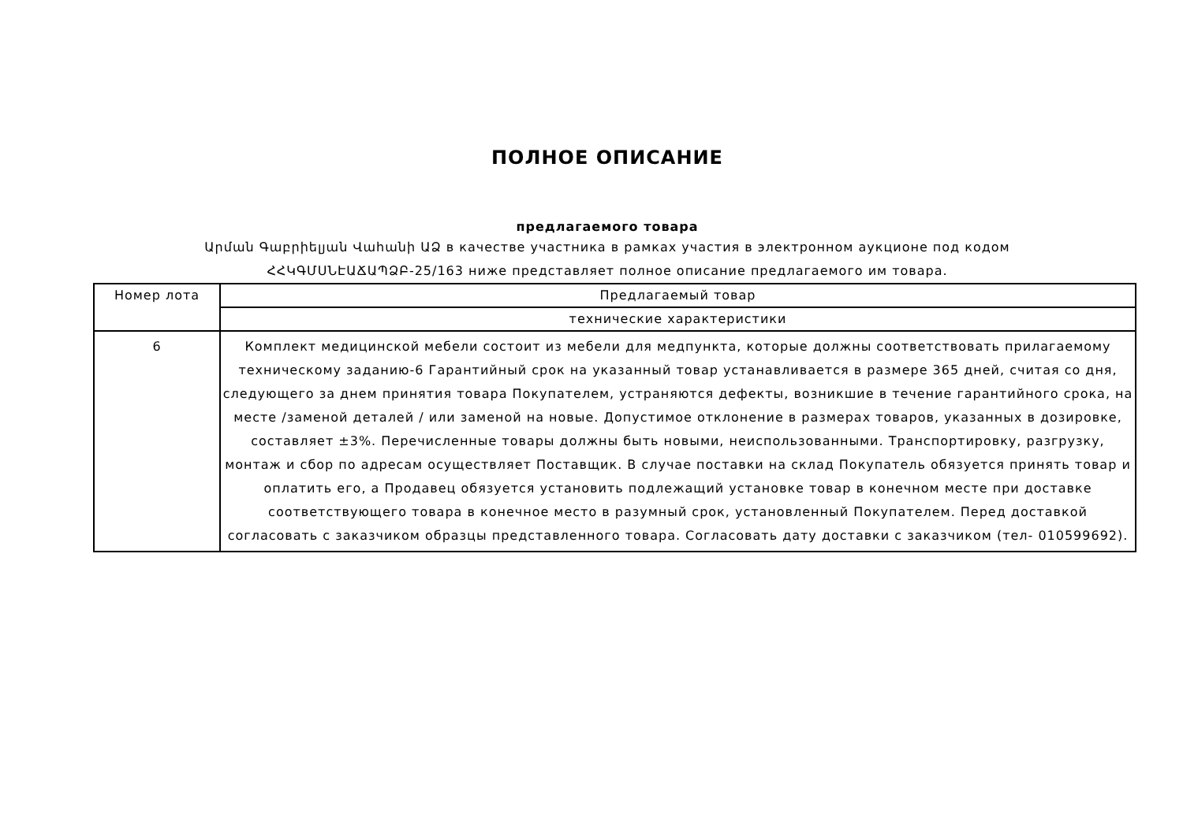ПОЛНОЕ ОПИСАНИЕ
предлагаемого товара
Արման Գաբրիելյան Վահանի ԱՁ в качестве участника в рамках участия в электронном аукционе под кодом ՀՀԿԳՄՍՆԷԱՃԱՊՁԲ-25/163 ниже представляет полное описание предлагаемого им товара.
| Номер лота | Предлагаемый товар |
| --- | --- |
| | технические характеристики |
| 6 | Комплект медицинской мебели состоит из мебели для медпункта, которые должны соответствовать прилагаемому техническому заданию-6 Гарантийный срок на указанный товар устанавливается в размере 365 дней, считая со дня, следующего за днем принятия товара Покупателем, устраняются дефекты, возникшие в течение гарантийного срока, на месте /заменой деталей / или заменой на новые. Допустимое отклонение в размерах товаров, указанных в дозировке, составляет ±3%. Перечисленные товары должны быть новыми, неиспользованными. Транспортировку, разгрузку, монтаж и сбор по адресам осуществляет Поставщик. В случае поставки на склад Покупатель обязуется принять товар и оплатить его, а Продавец обязуется установить подлежащий установке товар в конечном месте при доставке соответствующего товара в конечное место в разумный срок, установленный Покупателем. Перед доставкой согласовать с заказчиком образцы представленного товара. Согласовать дату доставки с заказчиком (тел- 010599692). |